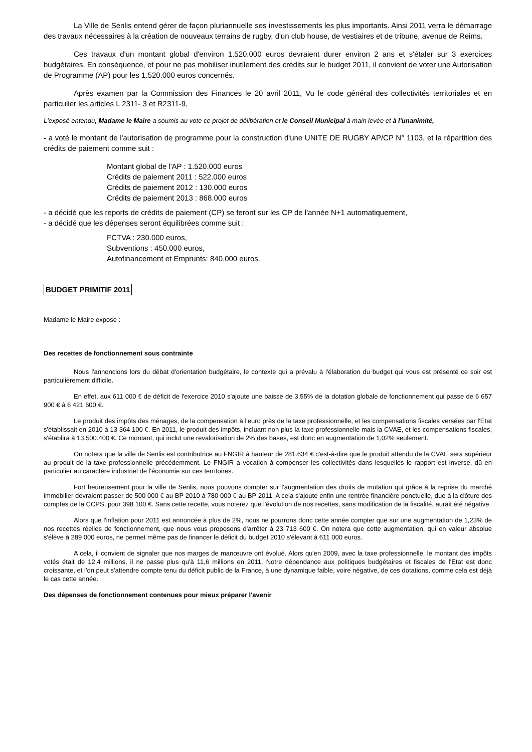La Ville de Senlis entend gérer de façon pluriannuelle ses investissements les plus importants. Ainsi 2011 verra le démarrage des travaux nécessaires à la création de nouveaux terrains de rugby, d'un club house, de vestiaires et de tribune, avenue de Reims.
Ces travaux d'un montant global d'environ 1.520.000 euros devraient durer environ 2 ans et s'étaler sur 3 exercices budgétaires. En conséquence, et pour ne pas mobiliser inutilement des crédits sur le budget 2011, il convient de voter une Autorisation de Programme (AP) pour les 1.520.000 euros concernés.
Après examen par la Commission des Finances le 20 avril 2011, Vu le code général des collectivités territoriales et en particulier les articles L 2311- 3 et R2311-9,
L'exposé entendu, Madame le Maire a soumis au vote ce projet de délibération et le Conseil Municipal à main levée et à l'unanimité,
- a voté le montant de l'autorisation de programme pour la construction d'une UNITE DE RUGBY AP/CP N° 1103, et la répartition des crédits de paiement comme suit :
Montant global de l'AP : 1.520.000 euros
Crédits de paiement 2011 : 522.000 euros
Crédits de paiement 2012 : 130.000 euros
Crédits de paiement 2013 : 868.000 euros
- a décidé que les reports de crédits de paiement (CP) se feront sur les CP de l'année N+1 automatiquement,
- a décidé que les dépenses seront équilibrées comme suit :
FCTVA : 230.000 euros,
Subventions : 450.000 euros,
Autofinancement et Emprunts: 840.000 euros.
BUDGET PRIMITIF 2011
Madame le Maire expose :
Des recettes de fonctionnement sous contrainte
Nous l'annoncions lors du débat d'orientation budgétaire, le contexte qui a prévalu à l'élaboration du budget qui vous est présenté ce soir est particulièrement difficile.
En effet, aux 611 000 € de déficit de l'exercice 2010 s'ajoute une baisse de 3,55% de la dotation globale de fonctionnement qui passe de 6 657 900 € à 6 421 600 €.
Le produit des impôts des ménages, de la compensation à l'euro près de la taxe professionnelle, et les compensations fiscales versées par l'Etat s'établissait en 2010 à 13 364 100 €. En 2011, le produit des impôts, incluant non plus la taxe professionnelle mais la CVAE, et les compensations fiscales, s'établira à 13.500.400 €. Ce montant, qui inclut une revalorisation de 2% des bases, est donc en augmentation de 1,02% seulement.
On notera que la ville de Senlis est contributrice au FNGIR à hauteur de 281.634 € c'est-à-dire que le produit attendu de la CVAE sera supérieur au produit de la taxe professionnelle précédemment. Le FNGIR a vocation à compenser les collectivités dans lesquelles le rapport est inverse, dû en particulier au caractère industriel de l'économie sur ces territoires.
Fort heureusement pour la ville de Senlis, nous pouvons compter sur l'augmentation des droits de mutation qui grâce à la reprise du marché immobilier devraient passer de 500 000 € au BP 2010 à 780 000 € au BP 2011. A cela s'ajoute enfin une rentrée financière ponctuelle, due à la clôture des comptes de la CCPS, pour 398 100 €. Sans cette recette, vous noterez que l'évolution de nos recettes, sans modification de la fiscalité, aurait été négative.
Alors que l'inflation pour 2011 est annoncée à plus de 2%, nous ne pourrons donc cette année compter que sur une augmentation de 1,23% de nos recettes réelles de fonctionnement, que nous vous proposons d'arrêter à 23 713 600 €. On notera que cette augmentation, qui en valeur absolue s'élève à 289 000 euros, ne permet même pas de financer le déficit du budget 2010 s'élevant à 611 000 euros.
A cela, il convient de signaler que nos marges de manœuvre ont évolué. Alors qu'en 2009, avec la taxe professionnelle, le montant des impôts votés était de 12,4 millions, il ne passe plus qu'à 11,6 millions en 2011. Notre dépendance aux politiques budgétaires et fiscales de l'Etat est donc croissante, et l'on peut s'attendre compte tenu du déficit public de la France, à une dynamique faible, voire négative, de ces dotations, comme cela est déjà le cas cette année.
Des dépenses de fonctionnement contenues pour mieux préparer l'avenir